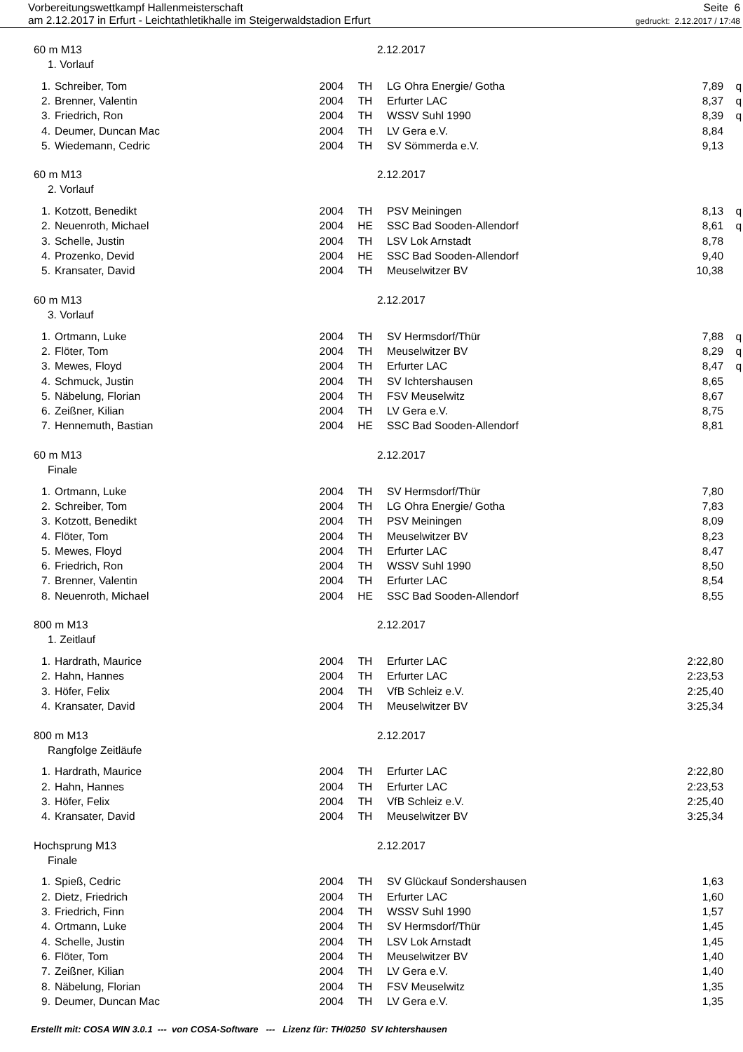Vorbereitungswettkampf Hallenmeisterschaft
am 2.12.2017 in Erfurt - Leichtathletikhalle im Steigerwaldstadion Erfurt
Seite 6
gedruckt: 2.12.2017 / 17:48
60 m M13 2.12.2017
1. Vorlauf
| 1. | Schreiber, Tom | 2004 | TH | LG Ohra Energie/ Gotha | 7,89 | q |
| 2. | Brenner, Valentin | 2004 | TH | Erfurter LAC | 8,37 | q |
| 3. | Friedrich, Ron | 2004 | TH | WSSV Suhl 1990 | 8,39 | q |
| 4. | Deumer, Duncan Mac | 2004 | TH | LV Gera e.V. | 8,84 | |
| 5. | Wiedemann, Cedric | 2004 | TH | SV Sömmerda e.V. | 9,13 | |
60 m M13 2.12.2017
2. Vorlauf
| 1. | Kotzott, Benedikt | 2004 | TH | PSV Meiningen | 8,13 | q |
| 2. | Neuenroth, Michael | 2004 | HE | SSC Bad Sooden-Allendorf | 8,61 | q |
| 3. | Schelle, Justin | 2004 | TH | LSV Lok Arnstadt | 8,78 | |
| 4. | Prozenko, Devid | 2004 | HE | SSC Bad Sooden-Allendorf | 9,40 | |
| 5. | Kransater, David | 2004 | TH | Meuselwitzer BV | 10,38 | |
60 m M13 2.12.2017
3. Vorlauf
| 1. | Ortmann, Luke | 2004 | TH | SV Hermsdorf/Thür | 7,88 | q |
| 2. | Flöter, Tom | 2004 | TH | Meuselwitzer BV | 8,29 | q |
| 3. | Mewes, Floyd | 2004 | TH | Erfurter LAC | 8,47 | q |
| 4. | Schmuck, Justin | 2004 | TH | SV Ichtershausen | 8,65 | |
| 5. | Näbelung, Florian | 2004 | TH | FSV Meuselwitz | 8,67 | |
| 6. | Zeißner, Kilian | 2004 | TH | LV Gera e.V. | 8,75 | |
| 7. | Hennemuth, Bastian | 2004 | HE | SSC Bad Sooden-Allendorf | 8,81 | |
60 m M13 2.12.2017
Finale
| 1. | Ortmann, Luke | 2004 | TH | SV Hermsdorf/Thür | 7,80 | |
| 2. | Schreiber, Tom | 2004 | TH | LG Ohra Energie/ Gotha | 7,83 | |
| 3. | Kotzott, Benedikt | 2004 | TH | PSV Meiningen | 8,09 | |
| 4. | Flöter, Tom | 2004 | TH | Meuselwitzer BV | 8,23 | |
| 5. | Mewes, Floyd | 2004 | TH | Erfurter LAC | 8,47 | |
| 6. | Friedrich, Ron | 2004 | TH | WSSV Suhl 1990 | 8,50 | |
| 7. | Brenner, Valentin | 2004 | TH | Erfurter LAC | 8,54 | |
| 8. | Neuenroth, Michael | 2004 | HE | SSC Bad Sooden-Allendorf | 8,55 | |
800 m M13 2.12.2017
1. Zeitlauf
| 1. | Hardrath, Maurice | 2004 | TH | Erfurter LAC | 2:22,80 | |
| 2. | Hahn, Hannes | 2004 | TH | Erfurter LAC | 2:23,53 | |
| 3. | Höfer, Felix | 2004 | TH | VfB Schleiz e.V. | 2:25,40 | |
| 4. | Kransater, David | 2004 | TH | Meuselwitzer BV | 3:25,34 | |
800 m M13 2.12.2017
Rangfolge Zeitläufe
| 1. | Hardrath, Maurice | 2004 | TH | Erfurter LAC | 2:22,80 | |
| 2. | Hahn, Hannes | 2004 | TH | Erfurter LAC | 2:23,53 | |
| 3. | Höfer, Felix | 2004 | TH | VfB Schleiz e.V. | 2:25,40 | |
| 4. | Kransater, David | 2004 | TH | Meuselwitzer BV | 3:25,34 | |
Hochsprung M13 2.12.2017
Finale
| 1. | Spieß, Cedric | 2004 | TH | SV Glückauf Sondershausen | 1,63 | |
| 2. | Dietz, Friedrich | 2004 | TH | Erfurter LAC | 1,60 | |
| 3. | Friedrich, Finn | 2004 | TH | WSSV Suhl 1990 | 1,57 | |
| 4. | Ortmann, Luke | 2004 | TH | SV Hermsdorf/Thür | 1,45 | |
| 4. | Schelle, Justin | 2004 | TH | LSV Lok Arnstadt | 1,45 | |
| 6. | Flöter, Tom | 2004 | TH | Meuselwitzer BV | 1,40 | |
| 7. | Zeißner, Kilian | 2004 | TH | LV Gera e.V. | 1,40 | |
| 8. | Näbelung, Florian | 2004 | TH | FSV Meuselwitz | 1,35 | |
| 9. | Deumer, Duncan Mac | 2004 | TH | LV Gera e.V. | 1,35 | |
Erstellt mit: COSA WIN 3.0.1 --- von COSA-Software --- Lizenz für: TH/0250 SV Ichtershausen